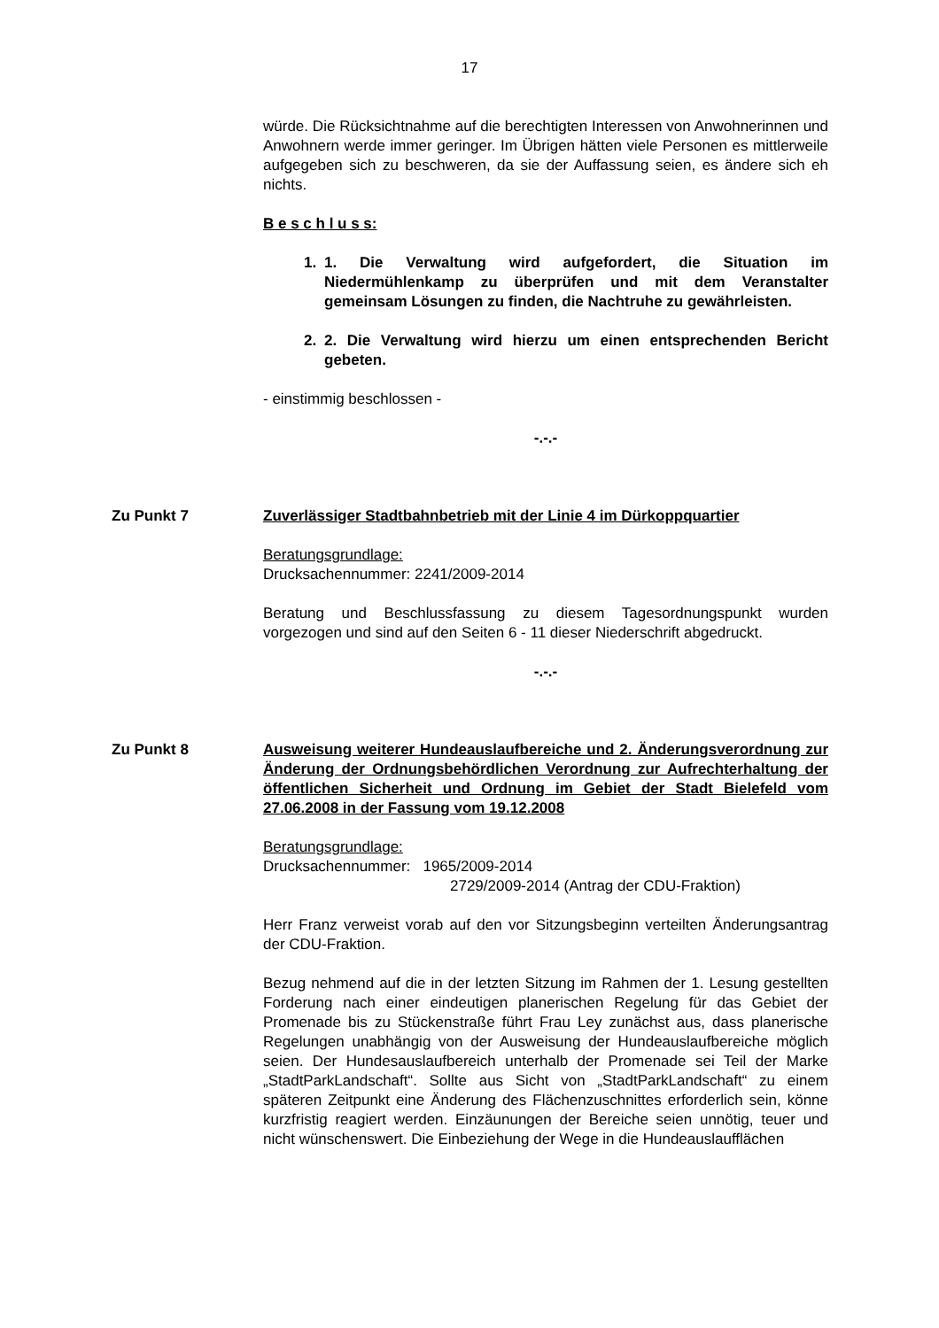17
würde. Die Rücksichtnahme auf die berechtigten Interessen von Anwohnerinnen und Anwohnern werde immer geringer. Im Übrigen hätten viele Personen es mittlerweile aufgegeben sich zu beschweren, da sie der Auffassung seien, es ändere sich eh nichts.
B e s c h l u s s:
1. 1. Die Verwaltung wird aufgefordert, die Situation im Niedermühlenkamp zu überprüfen und mit dem Veranstalter gemeinsam Lösungen zu finden, die Nachtruhe zu gewährleisten.
2. 2. Die Verwaltung wird hierzu um einen entsprechenden Bericht gebeten.
- einstimmig beschlossen -
-.-.-
Zu Punkt 7 Zuverlässiger Stadtbahnbetrieb mit der Linie 4 im Dürkoppquartier
Beratungsgrundlage:
Drucksachennummer: 2241/2009-2014
Beratung und Beschlussfassung zu diesem Tagesordnungspunkt wurden vorgezogen und sind auf den Seiten 6 - 11 dieser Niederschrift abgedruckt.
-.-.-
Zu Punkt 8 Ausweisung weiterer Hundeauslaufbereiche und 2. Änderungsverordnung zur Änderung der Ordnungsbehördlichen Verordnung zur Aufrechterhaltung der öffentlichen Sicherheit und Ordnung im Gebiet der Stadt Bielefeld vom 27.06.2008 in der Fassung vom 19.12.2008
Beratungsgrundlage:
Drucksachennummer: 1965/2009-2014
2729/2009-2014 (Antrag der CDU-Fraktion)
Herr Franz verweist vorab auf den vor Sitzungsbeginn verteilten Änderungsantrag der CDU-Fraktion.
Bezug nehmend auf die in der letzten Sitzung im Rahmen der 1. Lesung gestellten Forderung nach einer eindeutigen planerischen Regelung für das Gebiet der Promenade bis zu Stückenstraße führt Frau Ley zunächst aus, dass planerische Regelungen unabhängig von der Ausweisung der Hundeauslaufbereiche möglich seien. Der Hundesauslaufbereich unterhalb der Promenade sei Teil der Marke „StadtParkLandschaft“. Sollte aus Sicht von „StadtParkLandschaft“ zu einem späteren Zeitpunkt eine Änderung des Flächenzuschnittes erforderlich sein, könne kurzfristig reagiert werden. Einzäunungen der Bereiche seien unnötig, teuer und nicht wünschenswert. Die Einbeziehung der Wege in die Hundeauslaufflächen